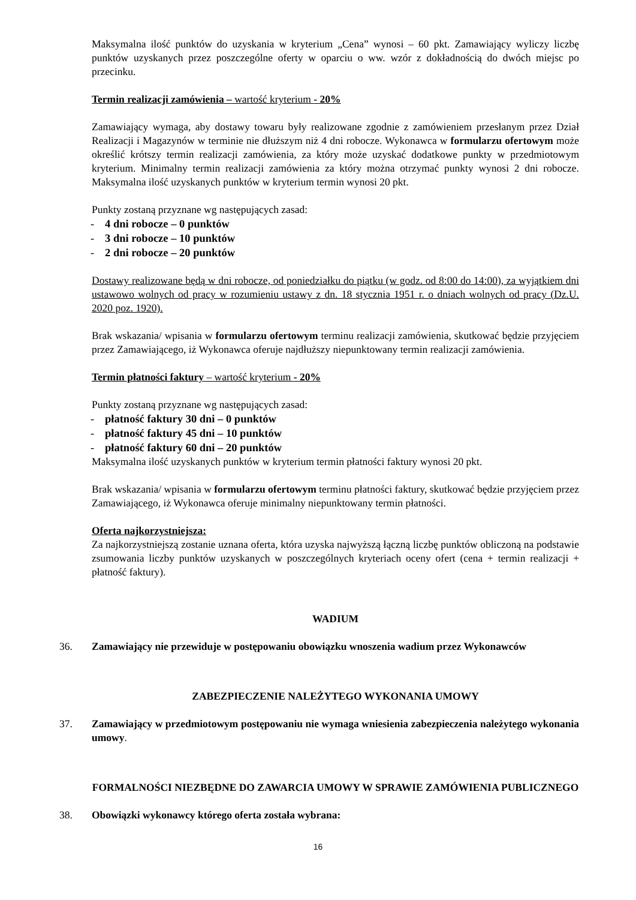Maksymalna ilość punktów do uzyskania w kryterium „Cena” wynosi – 60 pkt. Zamawiający wyliczy liczbę punktów uzyskanych przez poszczególne oferty w oparciu o ww. wzór z dokładnością do dwóch miejsc po przecinku.
Termin realizacji zamówienia – wartość kryterium - 20%
Zamawiający wymaga, aby dostawy towaru były realizowane zgodnie z zamówieniem przesłanym przez Dział Realizacji i Magazynów w terminie nie dłuższym niż 4 dni robocze. Wykonawca w formularzu ofertowym może określić krótszy termin realizacji zamówienia, za który może uzyskać dodatkowe punkty w przedmiotowym kryterium. Minimalny termin realizacji zamówienia za który można otrzymać punkty wynosi 2 dni robocze. Maksymalna ilość uzyskanych punktów w kryterium termin wynosi 20 pkt.
Punkty zostaną przyznane wg następujących zasad:
- 4 dni robocze – 0 punktów
- 3 dni robocze – 10 punktów
- 2 dni robocze – 20 punktów
Dostawy realizowane będą w dni robocze, od poniedziałku do piątku (w godz. od 8:00 do 14:00), za wyjątkiem dni ustawowo wolnych od pracy w rozumieniu ustawy z dn. 18 stycznia 1951 r. o dniach wolnych od pracy (Dz.U. 2020 poz. 1920).
Brak wskazania/ wpisania w formularzu ofertowym terminu realizacji zamówienia, skutkować będzie przyjęciem przez Zamawiającego, iż Wykonawca oferuje najdłuższy niepunktowany termin realizacji zamówienia.
Termin płatności faktury – wartość kryterium - 20%
Punkty zostaną przyznane wg następujących zasad:
- płatność faktury 30 dni – 0 punktów
- płatność faktury 45 dni – 10 punktów
- płatność faktury 60 dni – 20 punktów
Maksymalna ilość uzyskanych punktów w kryterium termin płatności faktury wynosi 20 pkt.
Brak wskazania/ wpisania w formularzu ofertowym terminu płatności faktury, skutkować będzie przyjęciem przez Zamawiającego, iż Wykonawca oferuje minimalny niepunktowany termin płatności.
Oferta najkorzystniejsza:
Za najkorzystniejszą zostanie uznana oferta, która uzyska najwyższą łączną liczbę punktów obliczoną na podstawie zsumowania liczby punktów uzyskanych w poszczególnych kryteriach oceny ofert (cena + termin realizacji + płatność faktury).
WADIUM
36. Zamawiający nie przewiduje w postępowaniu obowiązku wnoszenia wadium przez Wykonawców
ZABEZPIECZENIE NALEŻYTEGO WYKONANIA UMOWY
37. Zamawiający w przedmiotowym postępowaniu nie wymaga wniesienia zabezpieczenia należytego wykonania umowy.
FORMALNOŚCI NIEZBĘDNE DO ZAWARCIA UMOWY W SPRAWIE ZAMÓWIENIA PUBLICZNEGO
38. Obowiązki wykonawcy którego oferta została wybrana:
16